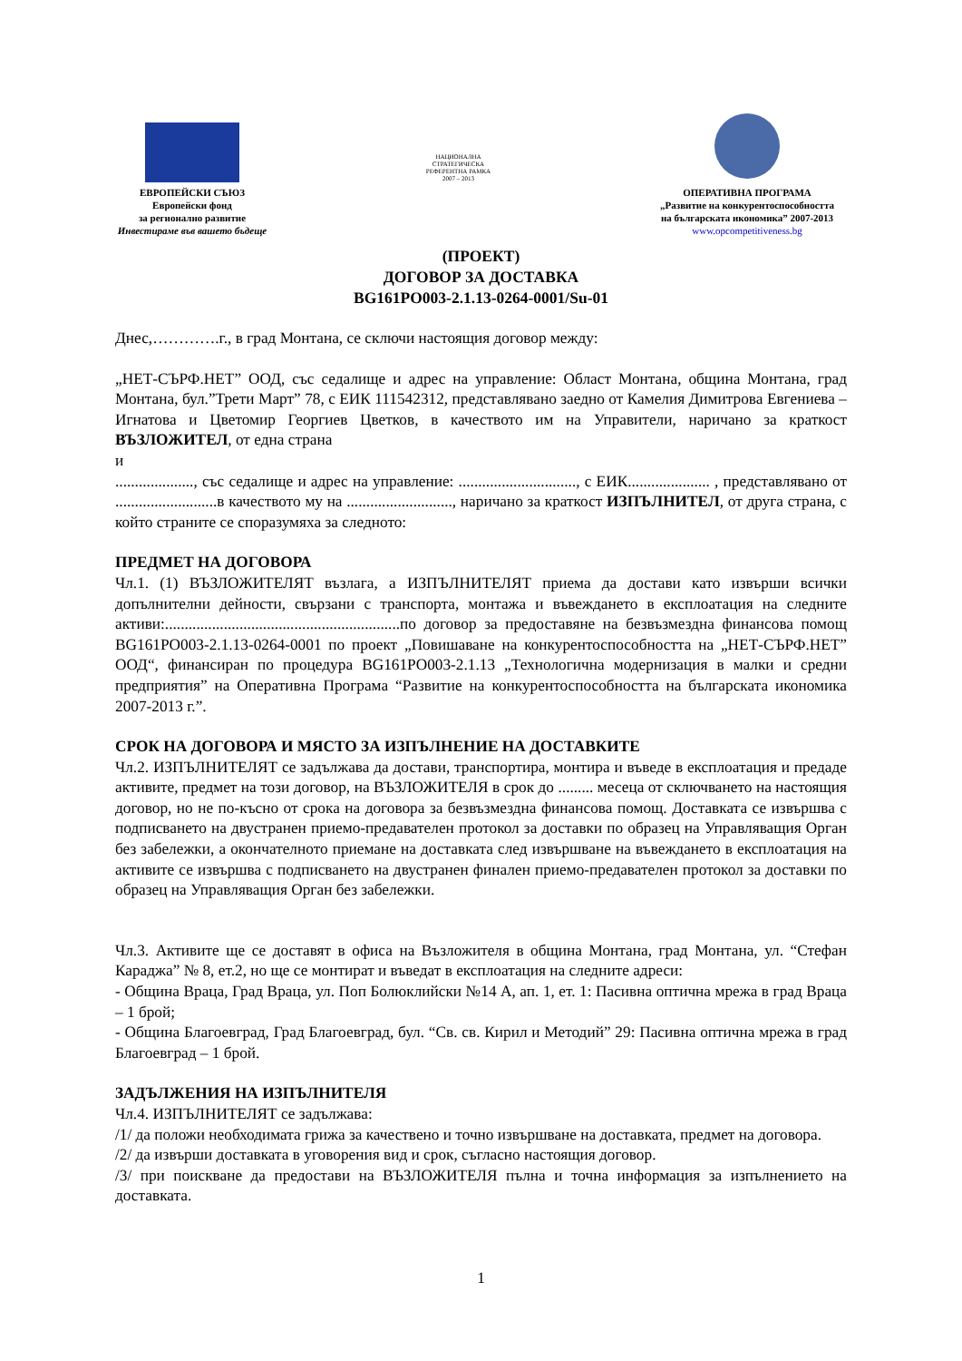ЕВРОПЕЙСКИ СЪЮЗ
Европейски фонд
за регионално развитие
Инвестираме във вашето бъдеще
НАЦИОНАЛНА
СТРАТЕГИЧЕСКА
РЕФЕРЕНТНА РАМКА
2007 – 2013
ОПЕРАТИВНА ПРОГРАМА
„Развитие на конкурентоспособността
на българската икономика” 2007-2013
www.opcompetitiveness.bg
(ПРОЕКТ)
ДОГОВОР ЗА ДОСТАВКА
BG161PO003-2.1.13-0264-0001/Su-01
Днес,………….г., в град Монтана, се сключи настоящия договор между:
„НЕТ-СЪРФ.НЕТ” ООД, със седалище и адрес на управление: Област Монтана, община Монтана, град Монтана, бул.”Трети Март” 78, с ЕИК 111542312, представлявано заедно от Камелия Димитрова Евгениева – Игнатова и Цветомир Георгиев Цветков, в качеството им на Управители, наричано за краткост ВЪЗЛОЖИТЕЛ, от една страна
и
...................., със седалище и адрес на управление: .............................., с ЕИК..................... , представлявано от ..........................в качеството му на ..........................., наричано за краткост ИЗПЪЛНИТЕЛ, от друга страна, с който страните се споразумяха за следното:
ПРЕДМЕТ НА ДОГОВОРА
Чл.1. (1) ВЪЗЛОЖИТЕЛЯТ възлага, а ИЗПЪЛНИТЕЛЯТ приема да достави като извърши всички допълнителни дейности, свързани с транспорта, монтажа и въвеждането в експлоатация на следните активи:............................................................по договор за предоставяне на безвъзмездна финансова помощ BG161PO003-2.1.13-0264-0001 по проект „Повишаване на конкурентоспособността на „НЕТ-СЪРФ.НЕТ” ООД“, финансиран по процедура BG161PO003-2.1.13 „Технологична модернизация в малки и средни предприятия” на Оперативна Програма “Развитие на конкурентоспособността на българската икономика 2007-2013 г.”.
СРОК НА ДОГОВОРА И МЯСТО ЗА ИЗПЪЛНЕНИЕ НА ДОСТАВКИТЕ
Чл.2. ИЗПЪЛНИТЕЛЯТ се задължава да достави, транспортира, монтира и въведе в експлоатация и предаде активите, предмет на този договор, на ВЪЗЛОЖИТЕЛЯ в срок до ......... месеца от сключването на настоящия договор, но не по-късно от срока на договора за безвъзмездна финансова помощ. Доставката се извършва с подписването на двустранен приемо-предавателен протокол за доставки по образец на Управляващия Орган без забележки, а окончателното приемане на доставката след извършване на въвеждането в експлоатация на активите се извършва с подписването на двустранен финален приемо-предавателен протокол за доставки по образец на Управляващия Орган без забележки.
Чл.3. Активите ще се доставят в офиса на Възложителя в община Монтана, град Монтана, ул. “Стефан Караджа” № 8, ет.2, но ще се монтират и въведат в експлоатация на следните адреси:
- Община Враца, Град Враца, ул. Поп Болюклийски №14 А, ап. 1, ет. 1: Пасивна оптична мрежа в град Враца – 1 брой;
- Община Благоевград, Град Благоевград, бул. “Св. св. Кирил и Методий” 29: Пасивна оптична мрежа в град Благоевград – 1 брой.
ЗАДЪЛЖЕНИЯ НА ИЗПЪЛНИТЕЛЯ
Чл.4. ИЗПЪЛНИТЕЛЯТ се задължава:
/1/ да положи необходимата грижа за качествено и точно извършване на доставката, предмет на договора.
/2/ да извърши доставката в уговорения вид и срок, съгласно настоящия договор.
/3/ при поискване да предостави на ВЪЗЛОЖИТЕЛЯ пълна и точна информация за изпълнението на доставката.
1